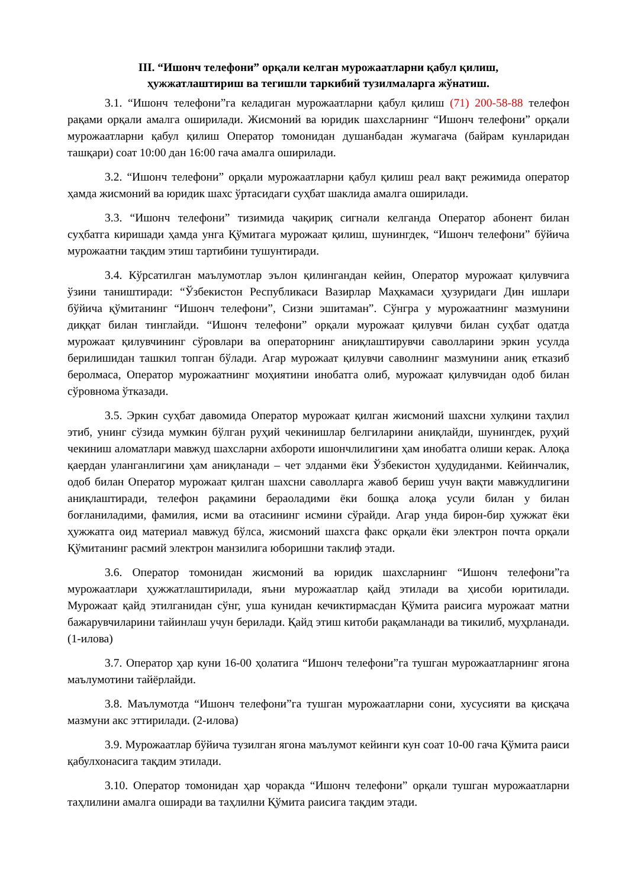III. “Ишонч телефони” орқали келган мурожаатларни қабул қилиш,
ҳужжатлаштириш ва тегишли таркибий тузилмаларга жўнатиш.
3.1. “Ишонч телефони”га келадиган мурожаатларни қабул қилиш (71) 200-58-88 телефон рақами орқали амалга оширилади. Жисмоний ва юридик шахсларнинг “Ишонч телефони” орқали мурожаатларни қабул қилиш Оператор томонидан душанбадан жумагача (байрам кунларидан ташқари) соат 10:00 дан 16:00 гача амалга оширилади.
3.2. “Ишонч телефони” орқали мурожаатларни қабул қилиш реал вақт режимида оператор ҳамда жисмоний ва юридик шахс ўртасидаги суҳбат шаклида амалга оширилади.
3.3. “Ишонч телефони” тизимида чақириқ сигнали келганда Оператор абонент билан суҳбатга киришади ҳамда унга Қўмитага мурожаат қилиш, шунингдек, “Ишонч телефони” бўйича мурожаатни тақдим этиш тартибини тушунтиради.
3.4. Кўрсатилган маълумотлар эълон қилингандан кейин, Оператор мурожаат қилувчига ўзини таништиради: “Ўзбекистон Республикаси Вазирлар Маҳкамаси ҳузуридаги Дин ишлари бўйича қўмитанинг “Ишонч телефони”, Сизни эшитаман”. Сўнгра у мурожаатнинг мазмунини диққат билан тинглайди. “Ишонч телефони” орқали мурожаат қилувчи билан суҳбат одатда мурожаат қилувчининг сўровлари ва операторнинг аниқлаштирувчи саволларини эркин усулда берилишидан ташкил топган бўлади. Агар мурожаат қилувчи саволнинг мазмунини аниқ етказиб беролмаса, Оператор мурожаатнинг моҳиятини инобатга олиб, мурожаат қилувчидан одоб билан сўровнома ўтказади.
3.5. Эркин суҳбат давомида Оператор мурожаат қилган жисмоний шахсни хулқини таҳлил этиб, унинг сўзида мумкин бўлган руҳий чекинишлар белгиларини аниқлайди, шунингдек, руҳий чекиниш аломатлари мавжуд шахсларни ахбороти ишончлилигини ҳам инобатга олиши керак. Алоқа қаердан уланганлигини ҳам аниқланади – чет элданми ёки Ўзбекистон ҳудудиданми. Кейинчалик, одоб билан Оператор мурожаат қилган шахсни саволларга жавоб бериш учун вақти мавжудлигини аниқлаштиради, телефон рақамини бераоладими ёки бошқа алоқа усули билан у билан боғланиладими, фамилия, исми ва отасининг исмини сўрайди. Агар унда бирон-бир ҳужжат ёки ҳужжатга оид материал мавжуд бўлса, жисмоний шахсга факс орқали ёки электрон почта орқали Қўмитанинг расмий электрон манзилига юборишни таклиф этади.
3.6. Оператор томонидан жисмоний ва юридик шахсларнинг “Ишонч телефони”га мурожаатлари ҳужжатлаштирилади, яъни мурожаатлар қайд этилади ва ҳисоби юритилади. Мурожаат қайд этилганидан сўнг, уша кунидан кечиктирмасдан Қўмита раисига мурожаат матни бажарувчиларини тайинлаш учун берилади. Қайд этиш китоби рақамланади ва тикилиб, муҳрланади. (1-илова)
3.7. Оператор ҳар куни 16-00 ҳолатига “Ишонч телефони”га тушган мурожаатларнинг ягона маълумотини тайёрлайди.
3.8. Маълумотда “Ишонч телефони”га тушган мурожаатларни сони, хусусияти ва қисқача мазмуни акс эттирилади. (2-илова)
3.9. Мурожаатлар бўйича тузилган ягона маълумот кейинги кун соат 10-00 гача Қўмита раиси қабулхонасига тақдим этилади.
3.10. Оператор томонидан ҳар чоракда “Ишонч телефони” орқали тушган мурожаатларни таҳлилини амалга оширади ва таҳлилни Қўмита раисига тақдим этади.